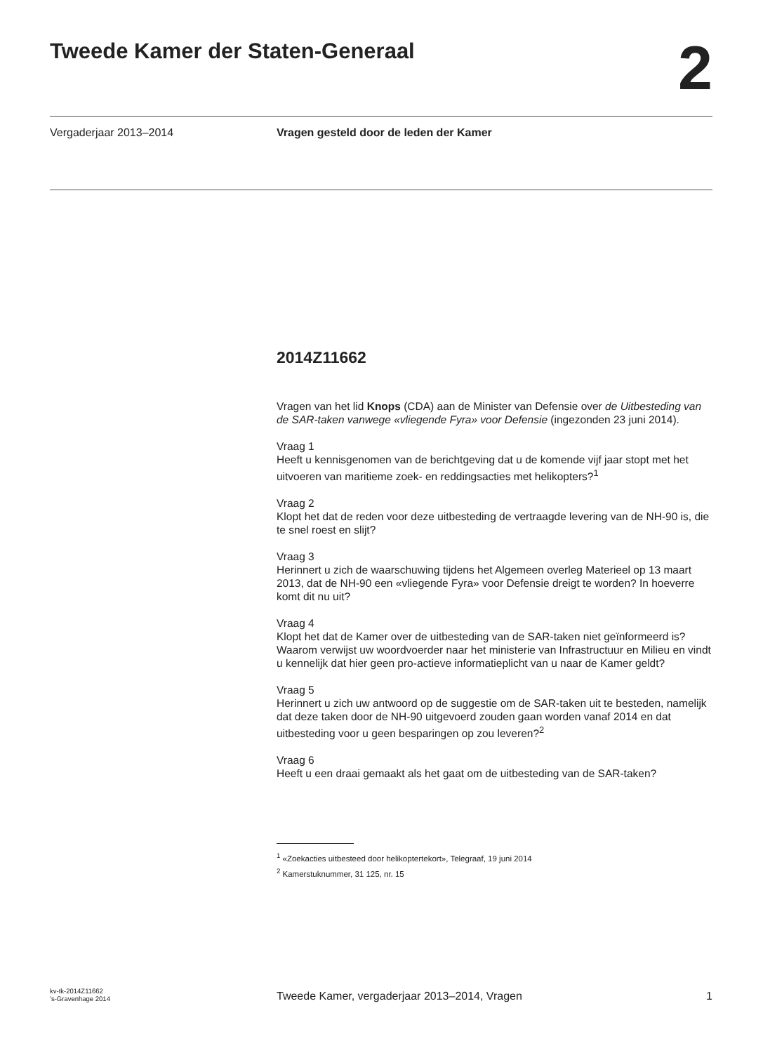Tweede Kamer der Staten-Generaal
2
Vergaderjaar 2013–2014 Vragen gesteld door de leden der Kamer
2014Z11662
Vragen van het lid Knops (CDA) aan de Minister van Defensie over de Uitbesteding van de SAR-taken vanwege «vliegende Fyra» voor Defensie (ingezonden 23 juni 2014).
Vraag 1
Heeft u kennisgenomen van de berichtgeving dat u de komende vijf jaar stopt met het uitvoeren van maritieme zoek- en reddingsacties met helikopters?<sup>1</sup>
Vraag 2
Klopt het dat de reden voor deze uitbesteding de vertraagde levering van de NH-90 is, die te snel roest en slijt?
Vraag 3
Herinnert u zich de waarschuwing tijdens het Algemeen overleg Materieel op 13 maart 2013, dat de NH-90 een «vliegende Fyra» voor Defensie dreigt te worden? In hoeverre komt dit nu uit?
Vraag 4
Klopt het dat de Kamer over de uitbesteding van de SAR-taken niet geïnformeerd is? Waarom verwijst uw woordvoerder naar het ministerie van Infrastructuur en Milieu en vindt u kennelijk dat hier geen pro-actieve informatieplicht van u naar de Kamer geldt?
Vraag 5
Herinnert u zich uw antwoord op de suggestie om de SAR-taken uit te besteden, namelijk dat deze taken door de NH-90 uitgevoerd zouden gaan worden vanaf 2014 en dat uitbesteding voor u geen besparingen op zou leveren?<sup>2</sup>
Vraag 6
Heeft u een draai gemaakt als het gaat om de uitbesteding van de SAR-taken?
<sup>1</sup> «Zoekacties uitbesteed door helikoptertekort», Telegraaf, 19 juni 2014
<sup>2</sup> Kamerstuknummer, 31 125, nr. 15
kv-tk-2014Z11662
’s-Gravenhage 2014
Tweede Kamer, vergaderjaar 2013–2014, Vragen
1